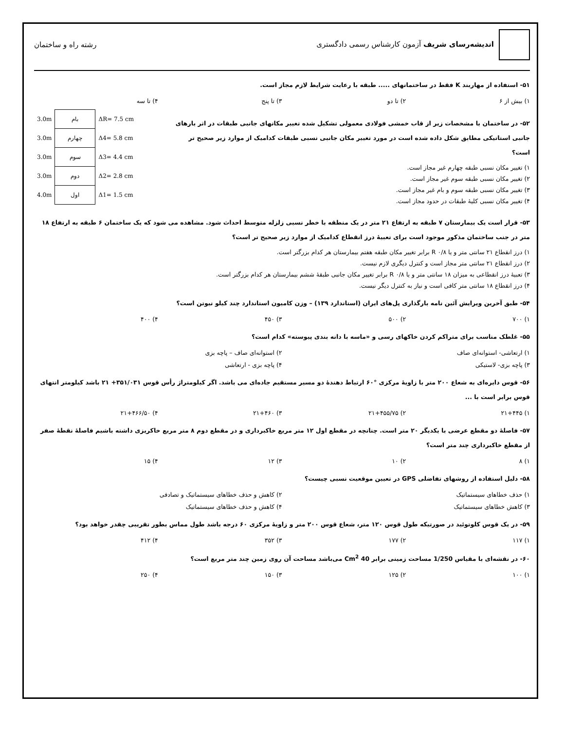اندیشه‌رسای شریف آزمون کارشناس رسمی دادگستری
رشته راه و ساختمان
۵۱- استفاده از مهاربند K فقط در ساختمانهای ..... طبقه با رعایت شرایط لازم مجاز است.
۱) بیش از ۶ ۲) تا دو ۳) تا پنج ۴) تا سه
۵۲- در ساختمان با مشخصات زیر از قاب خمشی فولادی معمولی تشکیل شده تغییر مکانهای جانبی طبقات در اثر بارهای جانبی استاتیکی مطابق شکل داده شده است در مورد تغییر مکان جانبی نسبی طبقات کدامیک از موارد زیر صحیح تر است؟
۱) تغییر مکان نسبی طبقه چهارم غیر مجاز است.
۲) تغییر مکان نسبی طبقه سوم غیر مجاز است.
۳) تغییر مکان نسبی طبقه سوم و بام غیر مجاز است.
۴) تغییر مکان نسبی کلیهٔ طبقات در حدود مجاز است.
| 3.0m | بام | ΔR= 7.5 cm |
| 3.0m | چهارم | Δ4= 5.8 cm |
| 3.0m | سوم | Δ3= 4.4 cm |
| 3.0m | دوم | Δ2= 2.8 cm |
| 4.0m | اول | Δ1= 1.5 cm |
۵۳- قرار است یک بیمارستان ۷ طبقه به ارتفاع ۲۱ متر در یک منطقه با خطر نسبی زلزله متوسط احداث شود. مشاهده می شود که یک ساختمان ۶ طبقه به ارتفاع ۱۸ متر در جنب ساختمان مذکور موجود است برای تعبیهٔ درز انقطاع کدامیک از موارد زیر صحیح تر است؟
۱) درز انقطاع ۲۱ سانتی متر و یا ۰/۸ R برابر تغییر مکان طبقه هفتم بیمارستان هر کدام بزرگتر است.
۲) درز انقطاع ۲۱ سانتی متر مجاز است و کنترل دیگری لازم نیست.
۳) تعبیهٔ درز انقطاعی به میزان ۱۸ سانتی متر و یا ۰/۸ R برابر تغییر مکان جانبی طبقهٔ ششم بیمارستان هر کدام بزرگتر است.
۴) درز انقطاع ۱۸ سانتی متر کافی است و نیاز به کنترل دیگر نیست.
۵۴- طبق آخرین ویرایش آئین نامه بارگذاری پل‌های ایران (استاندارد ۱۳۹) – وزن کامیون استاندارد چند کیلو نیوتن است؟
۱) ۷۰۰ ۲) ۵۰۰ ۳) ۴۵۰ ۴) ۴۰۰
۵۵- غلطک مناسب برای متراکم کردن خاکهای رسی و «ماسه با دانه بندی پیوسته» کدام است؟
۱) ارتعاشی- استوانه‌ای صاف ۲) استوانه‌ای صاف – پاچه بزی
۳) پاچه بزی- لاستیکی ۴) پاچه بزی - ارتعاشی
۵۶- قوس دایره‌ای به شعاع ۲۰۰ متر با زاویهٔ مرکزی °۶۰ ارتباط دهندهٔ دو مسیر مستقیم جاده‌ای می باشد. اگر کیلومتراژ رأس قوس ۳۵۱/۰۳۱+ ۲۱ باشد کیلومتر انتهای قوس برابر است با ...
۱) ۲۱+۴۴۵ ۲) ۲۱+۴۵۵/۷۵ ۳) ۲۱+۴۶۰ ۴) ۲۱+۴۶۶/۵۰
۵۷- فاصلهٔ دو مقطع عرضی با یکدیگر ۲۰ متر است. چنانچه در مقطع اول ۱۲ متر مربع خاکبرداری و در مقطع دوم ۸ متر مربع خاکریزی داشته باشیم فاصلهٔ نقطهٔ صفر از مقطع خاکبرداری چند متر است؟
۱) ۸ ۲) ۱۰ ۳) ۱۲ ۴) ۱۵
۵۸- دلیل استفاده از روشهای تفاضلی GPS در تعیین موقعیت نسبی چیست؟
۱) حذف خطاهای سیستماتیک ۲) کاهش و حذف خطاهای سیستماتیک و تصادفی
۳) کاهش خطاهای سیستماتیک ۴) کاهش و حذف خطاهای سیستماتیک
۵۹- در یک قوس کلوتوئید در صورتیکه طول قوس ۱۲۰ متر، شعاع قوس ۲۰۰ متر و زاویهٔ مرکزی ۶۰ درجه باشد طول مماس بطور تقریبی چقدر خواهد بود؟
۱) ۱۱۷ ۲) ۱۷۷ ۳) ۳۵۲ ۴) ۴۱۲
۶۰- در نقشه‌ای با مقیاس 1/250 مساحت زمینی برابر 40 Cm<sup>2</sup> می‌باشد مساحت آن روی زمین چند متر مربع است؟
۱) ۱۰۰ ۲) ۱۲۵ ۳) ۱۵۰ ۴) ۲۵۰